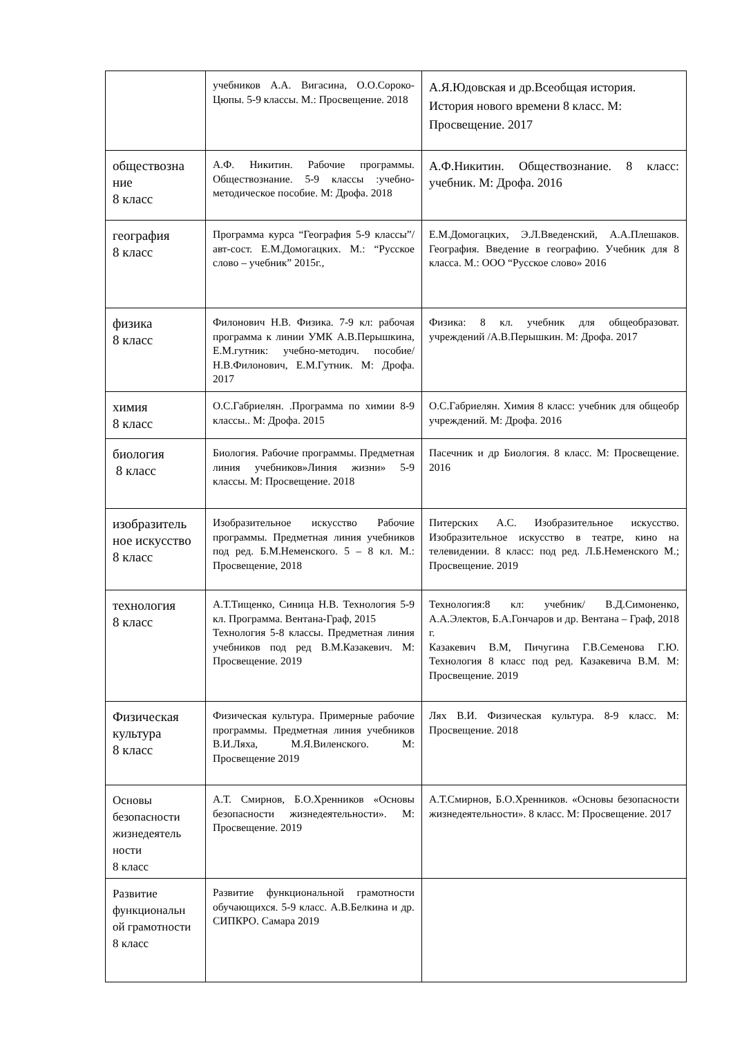| | учебников А.А. Вигасина, О.О.Сороко-Цюпы. 5-9 классы. М.: Просвещение. 2018 | А.Я.Юдовская и др.Всеобщая история. История нового времени 8 класс. М: Просвещение. 2017 |
| обществозна ние 8 класс | А.Ф. Никитин. Рабочие программы. Обществознание. 5-9 классы :учебно-методическое пособие. М: Дрофа. 2018 | А.Ф.Никитин. Обществознание. 8 класс: учебник. М: Дрофа. 2016 |
| география 8 класс | Программа курса “География 5-9 классы”/авт-сост. Е.М.Домогацких. М.: “Русское слово – учебник” 2015г., | Е.М.Домогацких, Э.Л.Введенский, А.А.Плешаков. География. Введение в географию. Учебник для 8 класса. М.: ООО “Русское слово» 2016 |
| физика 8 класс | Филонович Н.В. Физика. 7-9 кл: рабочая программа к линии УМК А.В.Перышкина, Е.М.гутник: учебно-методич. пособие/Н.В.Филонович, Е.М.Гутник. М: Дрофа. 2017 | Физика: 8 кл. учебник для общеобразоват. учреждений /А.В.Перышкин. М: Дрофа. 2017 |
| химия 8 класс | О.С.Габриелян. .Программа по химии 8-9 классы.. М: Дрофа. 2015 | О.С.Габриелян. Химия 8 класс: учебник для общеобр учреждений. М: Дрофа. 2016 |
| биология 8 класс | Биология. Рабочие программы. Предметная линия учебников»Линия жизни» 5-9 классы. М: Просвещение. 2018 | Пасечник и др Биология. 8 класс. М: Просвещение. 2016 |
| изобразитель ное искусство 8 класс | Изобразительное искусство Рабочие программы. Предметная линия учебников под ред. Б.М.Неменского. 5 – 8 кл. М.: Просвещение, 2018 | Питерских А.С. Изобразительное искусство. Изобразительное искусство в театре, кино на телевидении. 8 класс: под ред. Л.Б.Неменского М.; Просвещение. 2019 |
| технология 8 класс | А.Т.Тищенко, Синица Н.В. Технология 5-9 кл. Программа. Вентана-Граф, 2015 Технология 5-8 классы. Предметная линия учебников под ред В.М.Казакевич. М: Просвещение. 2019 | Технология:8 кл: учебник/ В.Д.Симоненко, А.А.Электов, Б.А.Гончаров и др. Вентана – Граф, 2018 г. Казакевич В.М, Пичугина Г.В.Семенова Г.Ю. Технология 8 класс под ред. Казакевича В.М. М: Просвещение. 2019 |
| Физическая культура 8 класс | Физическая культура. Примерные рабочие программы. Предметная линия учебников В.И.Ляха, М.Я.Виленского. М: Просвещение 2019 | Лях В.И. Физическая культура. 8-9 класс. М: Просвещение. 2018 |
| Основы безопасности жизнедеятель ности 8 класс | А.Т. Смирнов, Б.О.Хренников «Основы безопасности жизнедеятельности». М: Просвещение. 2019 | А.Т.Смирнов, Б.О.Хренников. «Основы безопасности жизнедеятельности». 8 класс. М: Просвещение. 2017 |
| Развитие функциональн ой грамотности 8 класс | Развитие функциональной грамотности обучающихся. 5-9 класс. А.В.Белкина и др. СИПКРО. Самара 2019 | |